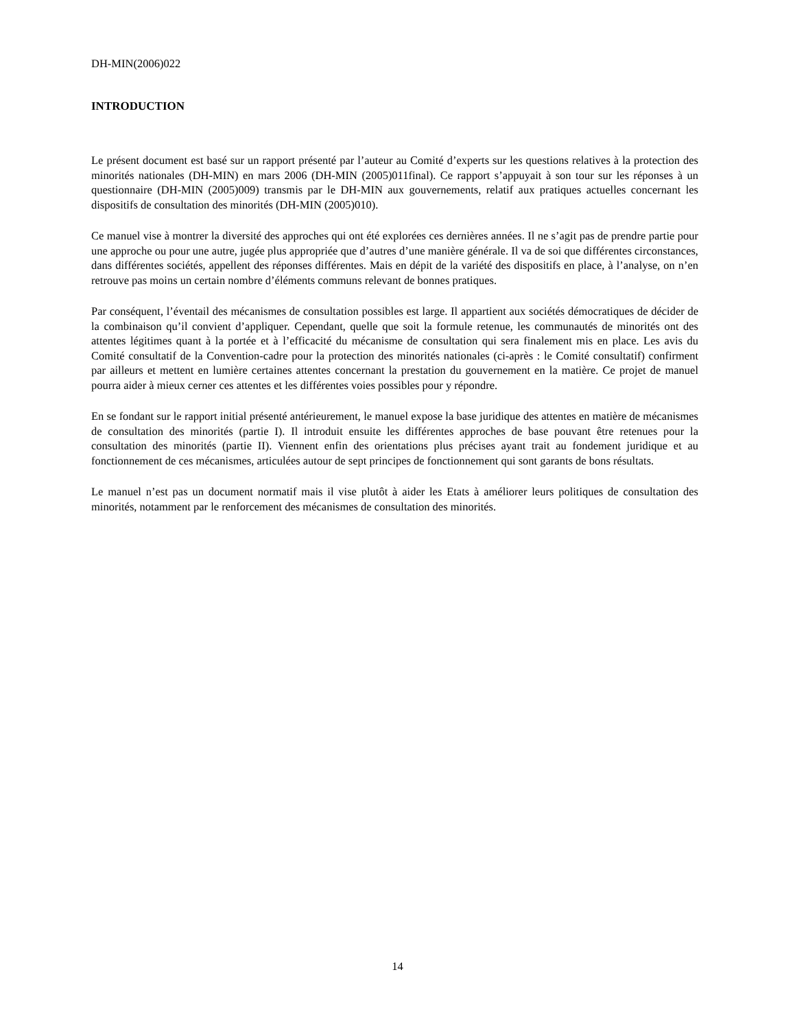DH-MIN(2006)022
INTRODUCTION
Le présent document est basé sur un rapport présenté par l’auteur au Comité d’experts sur les questions relatives à la protection des minorités nationales (DH-MIN) en mars 2006 (DH-MIN (2005)011final). Ce rapport s’appuyait à son tour sur les réponses à un questionnaire (DH-MIN (2005)009) transmis par le DH-MIN aux gouvernements, relatif aux pratiques actuelles concernant les dispositifs de consultation des minorités (DH-MIN (2005)010).
Ce manuel vise à montrer la diversité des approches qui ont été explorées ces dernières années. Il ne s’agit pas de prendre partie pour une approche ou pour une autre, jugée plus appropriée que d’autres d’une manière générale. Il va de soi que différentes circonstances, dans différentes sociétés, appellent des réponses différentes. Mais en dépit de la variété des dispositifs en place, à l’analyse, on n’en retrouve pas moins un certain nombre d’éléments communs relevant de bonnes pratiques.
Par conséquent, l’éventail des mécanismes de consultation possibles est large. Il appartient aux sociétés démocratiques de décider de la combinaison qu’il convient d’appliquer. Cependant, quelle que soit la formule retenue, les communautés de minorités ont des attentes légitimes quant à la portée et à l’efficacité du mécanisme de consultation qui sera finalement mis en place. Les avis du Comité consultatif de la Convention-cadre pour la protection des minorités nationales (ci-après : le Comité consultatif) confirment par ailleurs et mettent en lumière certaines attentes concernant la prestation du gouvernement en la matière. Ce projet de manuel pourra aider à mieux cerner ces attentes et les différentes voies possibles pour y répondre.
En se fondant sur le rapport initial présenté antérieurement, le manuel expose la base juridique des attentes en matière de mécanismes de consultation des minorités (partie I). Il introduit ensuite les différentes approches de base pouvant être retenues pour la consultation des minorités (partie II). Viennent enfin des orientations plus précises ayant trait au fondement juridique et au fonctionnement de ces mécanismes, articulées autour de sept principes de fonctionnement qui sont garants de bons résultats.
Le manuel n’est pas un document normatif mais il vise plutôt à aider les Etats à améliorer leurs politiques de consultation des minorités, notamment par le renforcement des mécanismes de consultation des minorités.
14